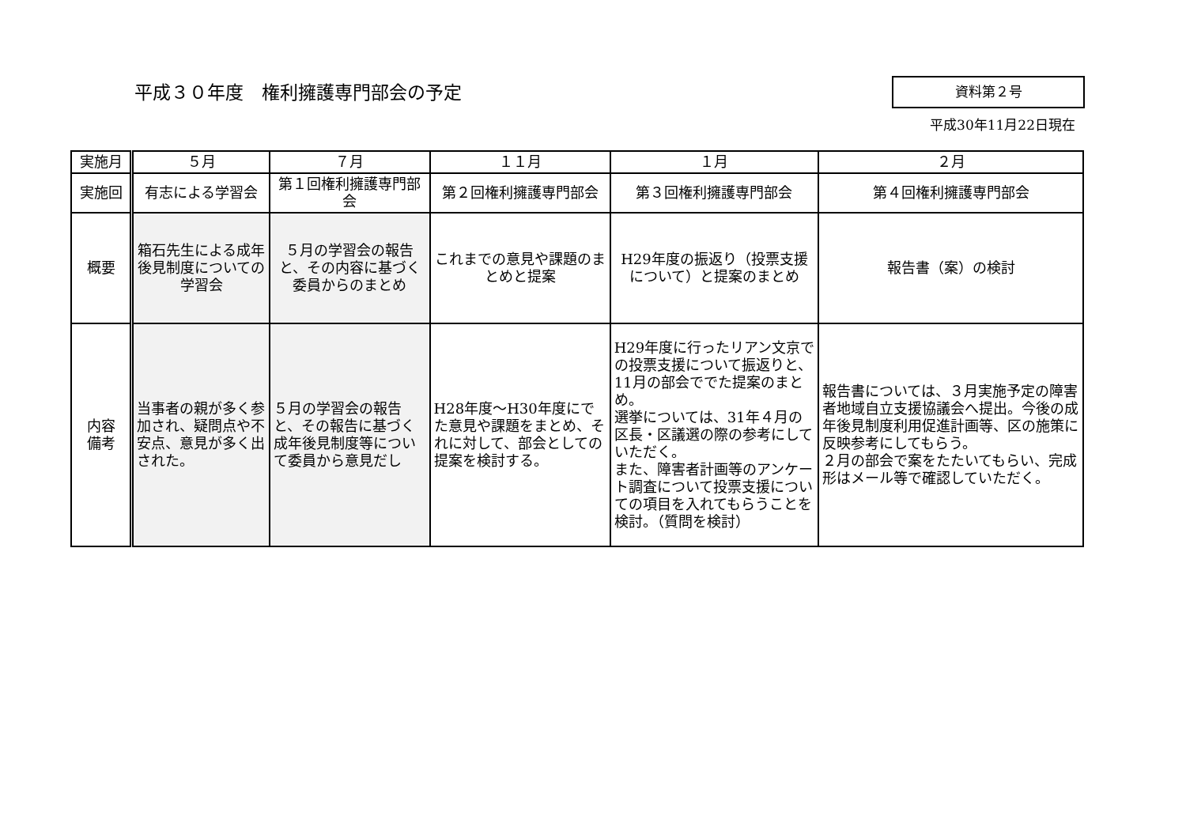平成３０年度　権利擁護専門部会の予定 資料第２号
平成30年11月22日現在
| 実施月 | ５月 | ７月 | １１月 | １月 | ２月 |
| 実施回 | 有志による学習会 | 第１回権利擁護専門部会 | 第２回権利擁護専門部会 | 第３回権利擁護専門部会 | 第４回権利擁護専門部会 |
| 概要 | 箱石先生による成年後見制度についての学習会 | ５月の学習会の報告と、その内容に基づく委員からのまとめ | これまでの意見や課題のまとめと提案 | H29年度の振返り（投票支援について）と提案のまとめ | 報告書（案）の検討 |
| 内容 備考 | 当事者の親が多く参加され、疑問点や不安点、意見が多く出された。 | ５月の学習会の報告と、その報告に基づく成年後見制度等について委員から意見だし | H28年度～H30年度にでた意見や課題をまとめ、それに対して、部会としての提案を検討する。 | H29年度に行ったリアン文京での投票支援について振返りと、11月の部会ででた提案のまとめ。 選挙については、31年４月の区長・区議選の際の参考にしていただく。 また、障害者計画等のアンケート調査について投票支援についての項目を入れてもらうことを検討。（質問を検討） | 報告書については、３月実施予定の障害者地域自立支援協議会へ提出。今後の成年後見制度利用促進計画等、区の施策に反映参考にしてもらう。 ２月の部会で案をたたいてもらい、完成形はメール等で確認していただく。 |